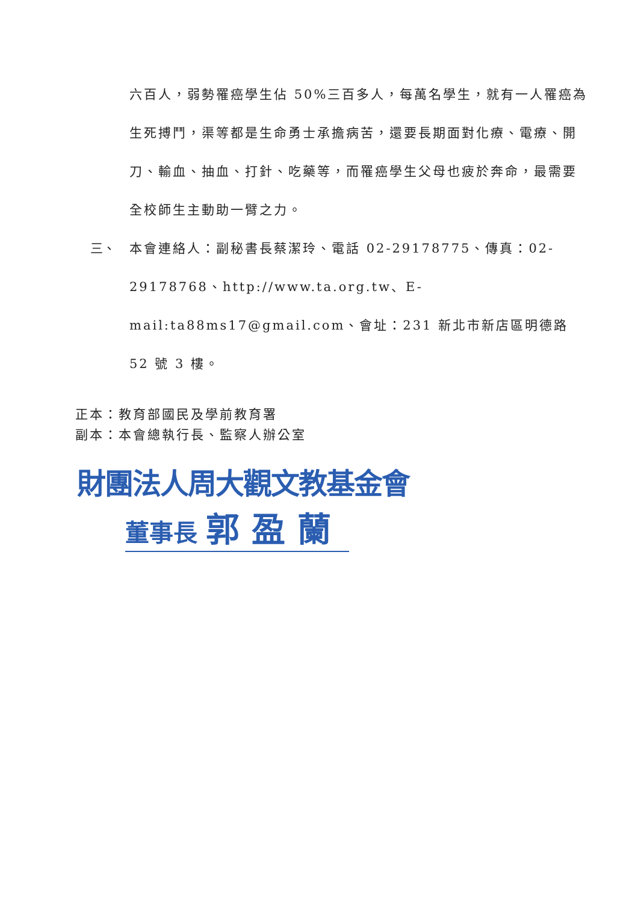六百人，弱勢罹癌學生佔 50%三百多人，每萬名學生，就有一人罹癌為生死搏鬥，渠等都是生命勇士承擔病苦，還要長期面對化療、電療、開刀、輸血、抽血、打針、吃藥等，而罹癌學生父母也疲於奔命，最需要全校師生主動助一臂之力。
三、 本會連絡人：副秘書長蔡潔玲、電話 02-29178775、傳真：02-29178768、http://www.ta.org.tw、E-mail:ta88ms17@gmail.com、會址：231 新北市新店區明德路 52 號 3 樓。
正本：教育部國民及學前教育署
副本：本會總執行長、監察人辦公室
財團法人周大觀文教基金會
董事長 郭盈蘭